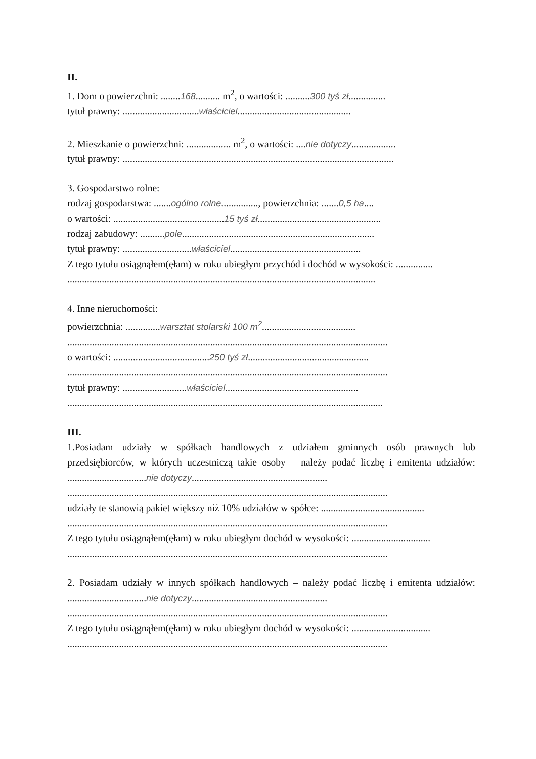II.
1. Dom o powierzchni: ........168.......... m<sup>2</sup>, o wartości: ..........300 tyś zł...............
tytuł prawny: ...............................właściciel..............................................
2. Mieszkanie o powierzchni: .................. m<sup>2</sup>, o wartości: ....nie dotyczy..................
tytuł prawny: ..............................................................................................................
3. Gospodarstwo rolne:
rodzaj gospodarstwa: .......ogólno rolne..............., powierzchnia: .......0,5 ha....
o wartości: .............................................15 tyś zł..................................................
rodzaj zabudowy: ..........pole..............................................................................
tytuł prawny: ............................właściciel.....................................................
Z tego tytułu osiągnąłem(ęłam) w roku ubiegłym przychód i dochód w wysokości: ...............
.............................................................................................................................
4. Inne nieruchomości:
powierzchnia: ..............warsztat stolarski 100 m<sup>2</sup>......................................
..................................................................................................................................
o wartości: .......................................250 tyś zł.................................................
..................................................................................................................................
tytuł prawny: ..........................właściciel......................................................
................................................................................................................................
III.
1.Posiadam udziały w spółkach handlowych z udziałem gminnych osób prawnych lub przedsiębiorców, w których uczestniczą takie osoby – należy podać liczbę i emitenta udziałów: ................................nie dotyczy.......................................................
..................................................................................................................................
udziały te stanowią pakiet większy niż 10% udziałów w spółce: ..........................................
..................................................................................................................................
Z tego tytułu osiągnąłem(ęłam) w roku ubiegłym dochód w wysokości: ................................
..................................................................................................................................
2. Posiadam udziały w innych spółkach handlowych – należy podać liczbę i emitenta udziałów: ................................nie dotyczy.......................................................
..................................................................................................................................
Z tego tytułu osiągnąłem(ęłam) w roku ubiegłym dochód w wysokości: ................................
..................................................................................................................................